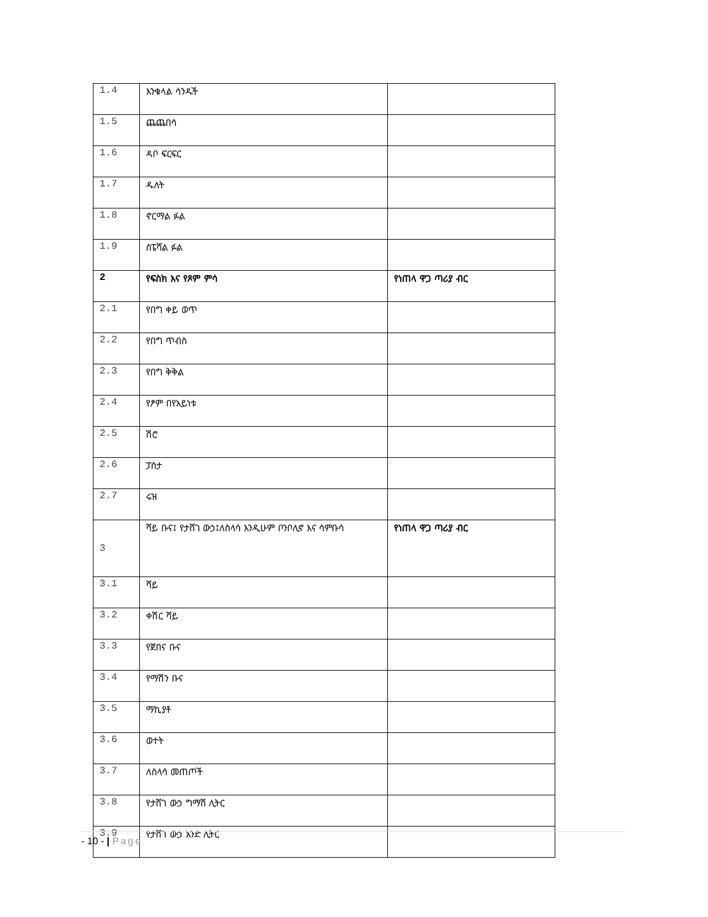| 1.4 | እንቁላል ሳንዱች | |
| 1.5 | ጨጨበሳ | |
| 1.6 | ዳቦ ፍርፍር | |
| 1.7 | ዱለት | |
| 1.8 | ኖርማል ፉል | |
| 1.9 | ስፔሻል ፉል | |
| 2 | የፍስክ እና የጾም ምሳ | የነጠላ ዋጋ ጣሪያ ብር |
| 2.1 | የበግ ቀይ ወጥ | |
| 2.2 | የበግ ጥብስ | |
| 2.3 | የበግ ቅቅል | |
| 2.4 | የፆም በየአይነቱ | |
| 2.5 | ሽሮ | |
| 2.6 | ፓስታ | |
| 2.7 | ሩዝ | |
| 3 | ሻይ ቡና፤ የታሸገ ውኃ፤ለስላሳ እንዲሁም ቦንቦሊኖ እና ሳምቡሳ | የነጠላ ዋጋ ጣሪያ ብር |
| 3.1 | ሻይ | |
| 3.2 | ቀሽር ሻይ | |
| 3.3 | የጀበና ቡና | |
| 3.4 | የማሽን ቡና | |
| 3.5 | ማኪያቶ | |
| 3.6 | ወተት | |
| 3.7 | ለስላሳ መጠጦች | |
| 3.8 | የታሸገ ውኃ ግማሽ ሊትር | |
| 3.9 | የታሸገ ውኃ አንድ ሊትር | |
- 10 - | Page